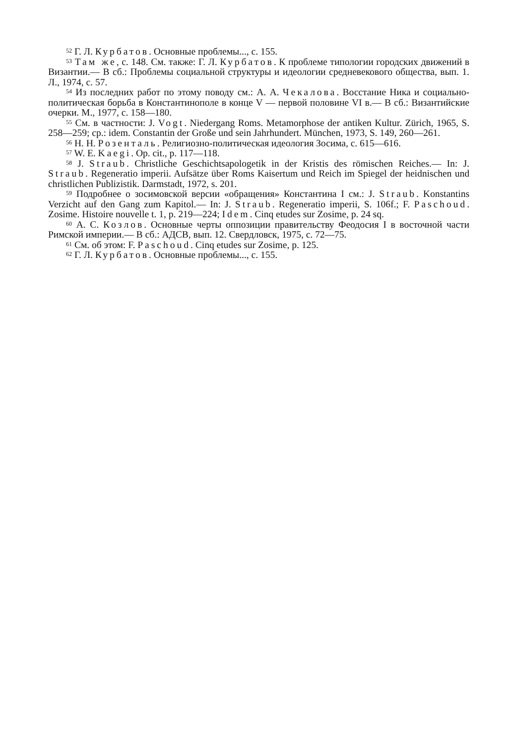<sup>52</sup> Г. Л. Курбатов. Основные проблемы..., с. 155.
<sup>53</sup> Там же, с. 148. См. также: Г. Л. Курбатов. К проблеме типологии городских движений в Византии.— В сб.: Проблемы социальной структуры и идеологии средневекового общества, вып. 1. Л., 1974, с. 57.
<sup>54</sup> Из последних работ по этому поводу см.: А. А. Чекалова. Восстание Ника и социально-политическая борьба в Константинополе в конце V — первой половине VI в.— В сб.: Византийские очерки. М., 1977, с. 158—180.
<sup>55</sup> См. в частности: J. Vogt. Niedergang Roms. Metamorphose der antiken Kultur. Zürich, 1965, S. 258—259; ср.: idem. Constantin der Große und sein Jahrhundert. München, 1973, S. 149, 260—261.
<sup>56</sup> Н. Н. Розенталь. Религиозно-политическая идеология Зосима, с. 615—616.
<sup>57</sup> W. E. Kaegi. Op. cit., p. 117—118.
<sup>58</sup> J. Straub. Christliche Geschichtsapologetik in der Kristis des römischen Reiches.— In: J. Straub. Regeneratio imperii. Aufsätze über Roms Kaisertum und Reich im Spiegel der heidnischen und christlichen Publizistik. Darmstadt, 1972, s. 201.
<sup>59</sup> Подробнее о зосимовской версии «обращения» Константина I см.: J. Straub. Konstantins Verzicht auf den Gang zum Kapitol.— In: J. Straub. Regeneratio imperii, S. 106f.; F. Paschoud. Zosime. Histoire nouvelle t. 1, p. 219—224; Idem. Cinq etudes sur Zosime, p. 24 sq.
<sup>60</sup> А. С. Козлов. Основные черты оппозиции правительству Феодосия I в восточной части Римской империи.— В сб.: АДСВ, вып. 12. Свердловск, 1975, с. 72—75.
<sup>61</sup> См. об этом: F. Paschoud. Cinq etudes sur Zosime, p. 125.
<sup>62</sup> Г. Л. Курбатов. Основные проблемы..., с. 155.